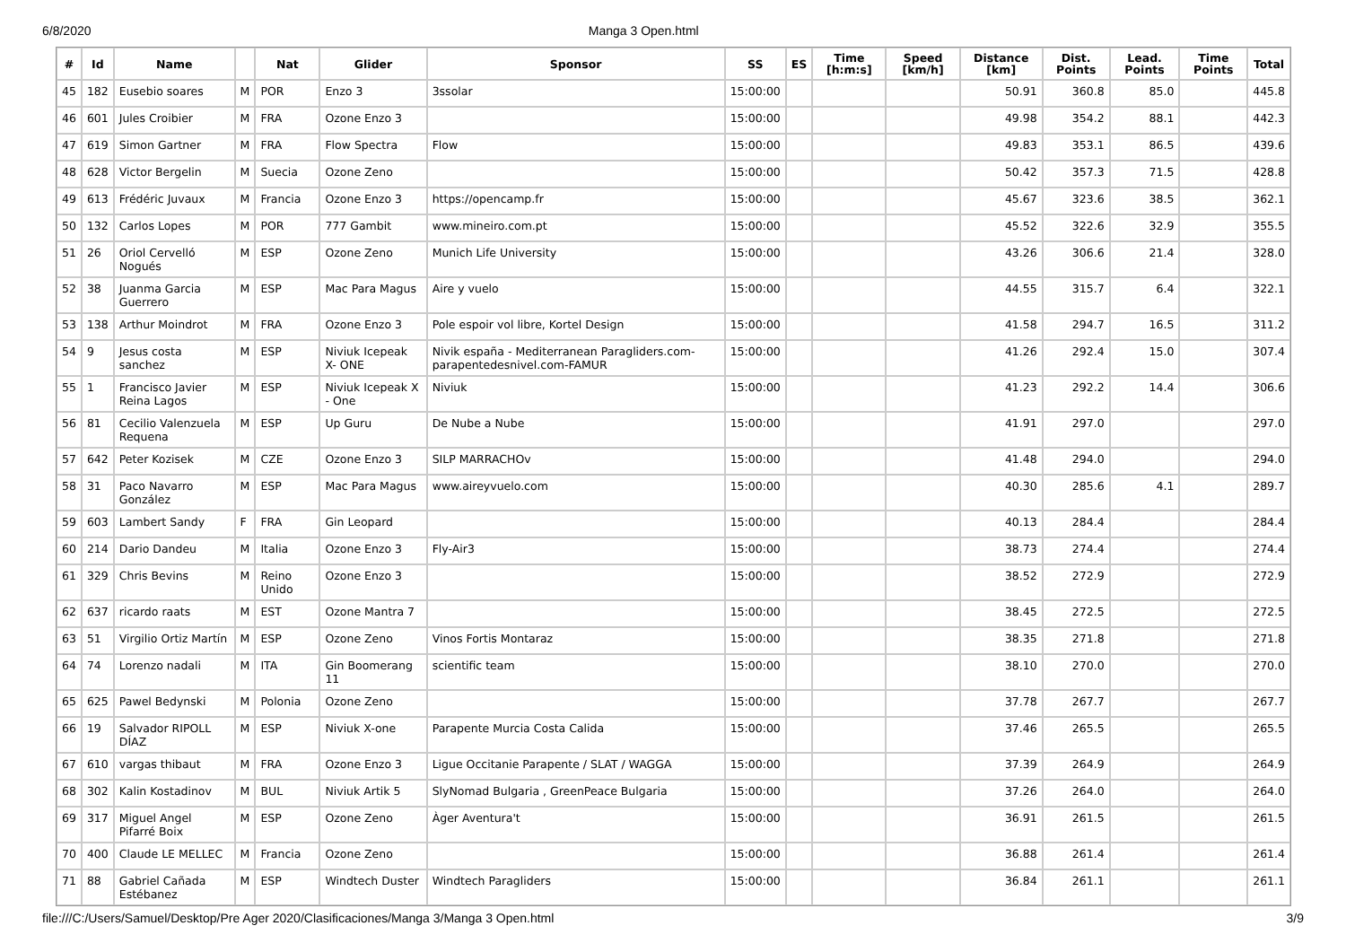6/8/2020 Manga 3 Open.html
| # | Id | Name | | Nat | Glider | Sponsor | SS | ES | Time [h:m:s] | Speed [km/h] | Distance [km] | Dist. Points | Lead. Points | Time Points | Total |
| --- | --- | --- | --- | --- | --- | --- | --- | --- | --- | --- | --- | --- | --- | --- | --- |
| 45 | 182 | Eusebio soares | M | POR | Enzo 3 | 3ssolar | 15:00:00 | | | | 50.91 | 360.8 | 85.0 | | 445.8 |
| 46 | 601 | Jules Croibier | M | FRA | Ozone Enzo 3 | | 15:00:00 | | | | 49.98 | 354.2 | 88.1 | | 442.3 |
| 47 | 619 | Simon Gartner | M | FRA | Flow Spectra | Flow | 15:00:00 | | | | 49.83 | 353.1 | 86.5 | | 439.6 |
| 48 | 628 | Victor Bergelin | M | Suecia | Ozone Zeno | | 15:00:00 | | | | 50.42 | 357.3 | 71.5 | | 428.8 |
| 49 | 613 | Frédéric Juvaux | M | Francia | Ozone Enzo 3 | https://opencamp.fr | 15:00:00 | | | | 45.67 | 323.6 | 38.5 | | 362.1 |
| 50 | 132 | Carlos Lopes | M | POR | 777 Gambit | www.mineiro.com.pt | 15:00:00 | | | | 45.52 | 322.6 | 32.9 | | 355.5 |
| 51 | 26 | Oriol Cervelló Nogués | M | ESP | Ozone Zeno | Munich Life University | 15:00:00 | | | | 43.26 | 306.6 | 21.4 | | 328.0 |
| 52 | 38 | Juanma Garcia Guerrero | M | ESP | Mac Para Magus | Aire y vuelo | 15:00:00 | | | | 44.55 | 315.7 | 6.4 | | 322.1 |
| 53 | 138 | Arthur Moindrot | M | FRA | Ozone Enzo 3 | Pole espoir vol libre, Kortel Design | 15:00:00 | | | | 41.58 | 294.7 | 16.5 | | 311.2 |
| 54 | 9 | Jesus costa sanchez | M | ESP | Niviuk Icepeak X- ONE | Nivik españa - Mediterranean Paragliders.com-parapentedesnivel.com-FAMUR | 15:00:00 | | | | 41.26 | 292.4 | 15.0 | | 307.4 |
| 55 | 1 | Francisco Javier Reina Lagos | M | ESP | Niviuk Icepeak X - One | Niviuk | 15:00:00 | | | | 41.23 | 292.2 | 14.4 | | 306.6 |
| 56 | 81 | Cecilio Valenzuela Requena | M | ESP | Up Guru | De Nube a Nube | 15:00:00 | | | | 41.91 | 297.0 | | | 297.0 |
| 57 | 642 | Peter Kozisek | M | CZE | Ozone Enzo 3 | SILP MARRACHOv | 15:00:00 | | | | 41.48 | 294.0 | | | 294.0 |
| 58 | 31 | Paco Navarro González | M | ESP | Mac Para Magus | www.aireyvuelo.com | 15:00:00 | | | | 40.30 | 285.6 | 4.1 | | 289.7 |
| 59 | 603 | Lambert Sandy | F | FRA | Gin Leopard | | 15:00:00 | | | | 40.13 | 284.4 | | | 284.4 |
| 60 | 214 | Dario Dandeu | M | Italia | Ozone Enzo 3 | Fly-Air3 | 15:00:00 | | | | 38.73 | 274.4 | | | 274.4 |
| 61 | 329 | Chris Bevins | M | Reino Unido | Ozone Enzo 3 | | 15:00:00 | | | | 38.52 | 272.9 | | | 272.9 |
| 62 | 637 | ricardo raats | M | EST | Ozone Mantra 7 | | 15:00:00 | | | | 38.45 | 272.5 | | | 272.5 |
| 63 | 51 | Virgilio Ortiz Martín | M | ESP | Ozone Zeno | Vinos Fortis Montaraz | 15:00:00 | | | | 38.35 | 271.8 | | | 271.8 |
| 64 | 74 | Lorenzo nadali | M | ITA | Gin Boomerang 11 | scientific team | 15:00:00 | | | | 38.10 | 270.0 | | | 270.0 |
| 65 | 625 | Pawel Bedynski | M | Polonia | Ozone Zeno | | 15:00:00 | | | | 37.78 | 267.7 | | | 267.7 |
| 66 | 19 | Salvador RIPOLL DÍAZ | M | ESP | Niviuk X-one | Parapente Murcia Costa Calida | 15:00:00 | | | | 37.46 | 265.5 | | | 265.5 |
| 67 | 610 | vargas thibaut | M | FRA | Ozone Enzo 3 | Ligue Occitanie Parapente / SLAT / WAGGA | 15:00:00 | | | | 37.39 | 264.9 | | | 264.9 |
| 68 | 302 | Kalin Kostadinov | M | BUL | Niviuk Artik 5 | SlyNomad Bulgaria , GreenPeace Bulgaria | 15:00:00 | | | | 37.26 | 264.0 | | | 264.0 |
| 69 | 317 | Miguel Angel Pifarré Boix | M | ESP | Ozone Zeno | Àger Aventura't | 15:00:00 | | | | 36.91 | 261.5 | | | 261.5 |
| 70 | 400 | Claude LE MELLEC | M | Francia | Ozone Zeno | | 15:00:00 | | | | 36.88 | 261.4 | | | 261.4 |
| 71 | 88 | Gabriel Cañada Estébanez | M | ESP | Windtech Duster | Windtech Paragliders | 15:00:00 | | | | 36.84 | 261.1 | | | 261.1 |
file:///C:/Users/Samuel/Desktop/Pre Ager 2020/Clasificaciones/Manga 3/Manga 3 Open.html 3/9